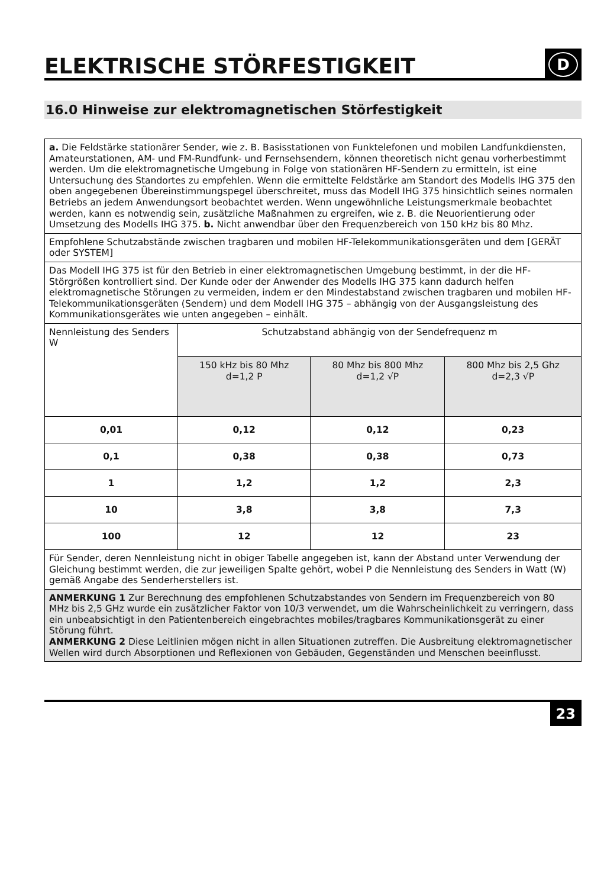ELEKTRISCHE STÖRFESTIGKEIT D
16.0 Hinweise zur elektromagnetischen Störfestigkeit
| a. Die Feldstärke stationärer Sender, wie z. B. Basisstationen von Funktelefonen und mobilen Landfunkdiensten, Amateurstationen, AM- und FM-Rundfunk- und Fernsehsendern, können theoretisch nicht genau vorherbestimmt werden. Um die elektromagnetische Umgebung in Folge von stationären HF-Sendern zu ermitteln, ist eine Untersuchung des Standortes zu empfehlen. Wenn die ermittelte Feldstärke am Standort des Modells IHG 375 den oben angegebenen Übereinstimmungspegel überschreitet, muss das Modell IHG 375 hinsichtlich seines normalen Betriebs an jedem Anwendungsort beobachtet werden. Wenn ungewöhnliche Leistungsmerkmale beobachtet werden, kann es notwendig sein, zusätzliche Maßnahmen zu ergreifen, wie z. B. die Neuorientierung oder Umsetzung des Modells IHG 375. b. Nicht anwendbar über den Frequenzbereich von 150 kHz bis 80 Mhz. | | | |
| Empfohlene Schutzabstände zwischen tragbaren und mobilen HF-Telekommunikationsgeräten und dem [GERÄT oder SYSTEM] | | | |
| Das Modell IHG 375 ist für den Betrieb in einer elektromagnetischen Umgebung bestimmt, in der die HF-Störgrößen kontrolliert sind. Der Kunde oder der Anwender des Modells IHG 375 kann dadurch helfen elektromagnetische Störungen zu vermeiden, indem er den Mindestabstand zwischen tragbaren und mobilen HF-Telekommunikationsgeräten (Sendern) und dem Modell IHG 375 – abhängig von der Ausgangsleistung des Kommunikationsgerätes wie unten angegeben – einhält. | | | |
| Nennleistung des Senders W | Schutzabstand abhängig von der Sendefrequenz m | | |
| | 150 kHz bis 80 Mhz d=1,2 P | 80 Mhz bis 800 Mhz d=1,2 √P | 800 Mhz bis 2,5 Ghz d=2,3 √P |
| 0,01 | 0,12 | 0,12 | 0,23 |
| 0,1 | 0,38 | 0,38 | 0,73 |
| 1 | 1,2 | 1,2 | 2,3 |
| 10 | 3,8 | 3,8 | 7,3 |
| 100 | 12 | 12 | 23 |
| Für Sender, deren Nennleistung nicht in obiger Tabelle angegeben ist, kann der Abstand unter Verwendung der Gleichung bestimmt werden, die zur jeweiligen Spalte gehört, wobei P die Nennleistung des Senders in Watt (W) gemäß Angabe des Senderherstellers ist. | | | |
| ANMERKUNG 1 Zur Berechnung des empfohlenen Schutzabstandes von Sendern im Frequenzbereich von 80 MHz bis 2,5 GHz wurde ein zusätzlicher Faktor von 10/3 verwendet, um die Wahrscheinlichkeit zu verringern, dass ein unbeabsichtigt in den Patientenbereich eingebrachtes mobiles/tragbares Kommunikationsgerät zu einer Störung führt. ANMERKUNG 2 Diese Leitlinien mögen nicht in allen Situationen zutreffen. Die Ausbreitung elektromagnetischer Wellen wird durch Absorptionen und Reflexionen von Gebäuden, Gegenständen und Menschen beeinflusst. | | | |
23